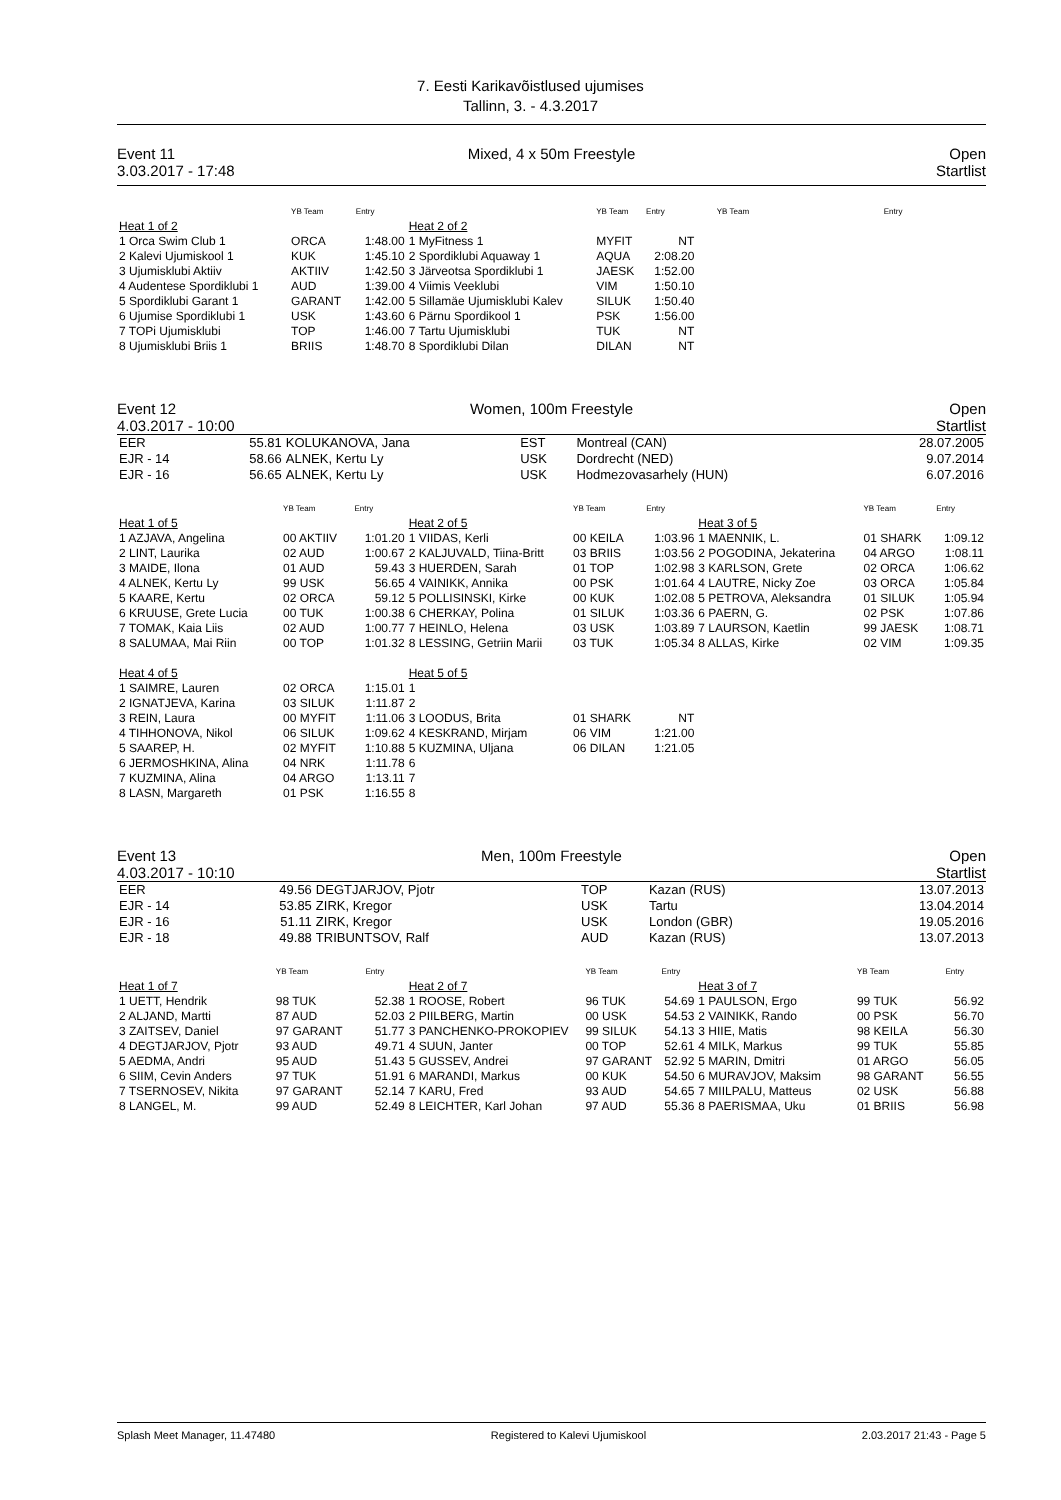7. Eesti Karikavõistlused ujumises
Tallinn, 3. - 4.3.2017
Event 11
3.03.2017 - 17:48
Mixed, 4 x 50m Freestyle Open
Startlist
| | YB Team | Entry |
| --- | --- | --- |
| Heat 1 of 2 | | |
| 1 Orca Swim Club 1 | ORCA | 1:48.00 |
| 2 Kalevi Ujumiskool 1 | KUK | 1:45.10 |
| 3 Ujumisklubi Aktiiv | AKTIIV | 1:42.50 |
| 4 Audentese Spordiklubi 1 | AUD | 1:39.00 |
| 5 Spordiklubi Garant 1 | GARANT | 1:42.00 |
| 6 Ujumise Spordiklubi 1 | USK | 1:43.60 |
| 7 TOPi Ujumisklubi | TOP | 1:46.00 |
| 8 Ujumisklubi Briis 1 | BRIIS | 1:48.70 |
| | YB Team | Entry |
| --- | --- | --- |
| Heat 2 of 2 | | |
| 1 MyFitness 1 | MYFIT | NT |
| 2 Spordiklubi Aquaway 1 | AQUA | 2:08.20 |
| 3 Järveotsa Spordiklubi 1 | JAESK | 1:52.00 |
| 4 Viimis Veeklubi | VIM | 1:50.10 |
| 5 Sillamäe Ujumisklubi Kalev | SILUK | 1:50.40 |
| 6 Pärnu Spordikool 1 | PSK | 1:56.00 |
| 7 Tartu Ujumisklubi | TUK | NT |
| 8 Spordiklubi Dilan | DILAN | NT |
| | YB Team | Entry |
| --- | --- | --- |
Event 12
4.03.2017 - 10:00
Women, 100m Freestyle Open
Startlist
| EER | 55.81 | KOLUKANOVA, Jana | EST | Montreal (CAN) | 28.07.2005 |
| EJR - 14 | 58.66 | ALNEK, Kertu Ly | USK | Dordrecht (NED) | 9.07.2014 |
| EJR - 16 | 56.65 | ALNEK, Kertu Ly | USK | Hodmezovasarhely (HUN) | 6.07.2016 |
| | YB Team | Entry |
| --- | --- | --- |
| Heat 1 of 5 | | |
| 1 AZJAVA, Angelina | 00 AKTIIV | 1:01.20 |
| 2 LINT, Laurika | 02 AUD | 1:00.67 |
| 3 MAIDE, Ilona | 01 AUD | 59.43 |
| 4 ALNEK, Kertu Ly | 99 USK | 56.65 |
| 5 KAARE, Kertu | 02 ORCA | 59.12 |
| 6 KRUUSE, Grete Lucia | 00 TUK | 1:00.38 |
| 7 TOMAK, Kaia Liis | 02 AUD | 1:00.77 |
| 8 SALUMAA, Mai Riin | 00 TOP | 1:01.32 |
| Heat 4 of 5 | | |
| 1 SAIMRE, Lauren | 02 ORCA | 1:15.01 |
| 2 IGNATJEVA, Karina | 03 SILUK | 1:11.87 |
| 3 REIN, Laura | 00 MYFIT | 1:11.06 |
| 4 TIHHONOVA, Nikol | 06 SILUK | 1:09.62 |
| 5 SAAREP, H. | 02 MYFIT | 1:10.88 |
| 6 JERMOSHKINA, Alina | 04 NRK | 1:11.78 |
| 7 KUZMINA, Alina | 04 ARGO | 1:13.11 |
| 8 LASN, Margareth | 01 PSK | 1:16.55 |
| | YB Team | Entry |
| --- | --- | --- |
| Heat 2 of 5 | | |
| 1 VIIDAS, Kerli | 00 KEILA | 1:03.96 |
| 2 KALJUVALD, Tiina-Britt | 03 BRIIS | 1:03.56 |
| 3 HUERDEN, Sarah | 01 TOP | 1:02.98 |
| 4 VAINIKK, Annika | 00 PSK | 1:01.64 |
| 5 POLLISINSKI, Kirke | 00 KUK | 1:02.08 |
| 6 CHERKAY, Polina | 01 SILUK | 1:03.36 |
| 7 HEINLO, Helena | 03 USK | 1:03.89 |
| 8 LESSING, Getriin Marii | 03 TUK | 1:05.34 |
| Heat 5 of 5 | | |
| 1 | | |
| 2 | | |
| 3 LOODUS, Brita | 01 SHARK | NT |
| 4 KESKRAND, Mirjam | 06 VIM | 1:21.00 |
| 5 KUZMINA, Uljana | 06 DILAN | 1:21.05 |
| 6 | | |
| 7 | | |
| 8 | | |
| | YB Team | Entry |
| --- | --- | --- |
| Heat 3 of 5 | | |
| 1 MAENNIK, L. | 01 SHARK | 1:09.12 |
| 2 POGODINA, Jekaterina | 04 ARGO | 1:08.11 |
| 3 KARLSON, Grete | 02 ORCA | 1:06.62 |
| 4 LAUTRE, Nicky Zoe | 03 ORCA | 1:05.84 |
| 5 PETROVA, Aleksandra | 01 SILUK | 1:05.94 |
| 6 PAERN, G. | 02 PSK | 1:07.86 |
| 7 LAURSON, Kaetlin | 99 JAESK | 1:08.71 |
| 8 ALLAS, Kirke | 02 VIM | 1:09.35 |
Event 13
4.03.2017 - 10:10
Men, 100m Freestyle Open
Startlist
| EER | 49.56 | DEGTJARJOV, Pjotr | TOP | Kazan (RUS) | 13.07.2013 |
| EJR - 14 | 53.85 | ZIRK, Kregor | USK | Tartu | 13.04.2014 |
| EJR - 16 | 51.11 | ZIRK, Kregor | USK | London (GBR) | 19.05.2016 |
| EJR - 18 | 49.88 | TRIBUNTSOV, Ralf | AUD | Kazan (RUS) | 13.07.2013 |
| | YB Team | Entry |
| --- | --- | --- |
| Heat 1 of 7 | | |
| 1 UETT, Hendrik | 98 TUK | 52.38 |
| 2 ALJAND, Martti | 87 AUD | 52.03 |
| 3 ZAITSEV, Daniel | 97 GARANT | 51.77 |
| 4 DEGTJARJOV, Pjotr | 93 AUD | 49.71 |
| 5 AEDMA, Andri | 95 AUD | 51.43 |
| 6 SIIM, Cevin Anders | 97 TUK | 51.91 |
| 7 TSERNOSEV, Nikita | 97 GARANT | 52.14 |
| 8 LANGEL, M. | 99 AUD | 52.49 |
| | YB Team | Entry |
| --- | --- | --- |
| Heat 2 of 7 | | |
| 1 ROOSE, Robert | 96 TUK | 54.69 |
| 2 PIILBERG, Martin | 00 USK | 54.53 |
| 3 PANCHENKO-PROKOPIEV | 99 SILUK | 54.13 |
| 4 SUUN, Janter | 00 TOP | 52.61 |
| 5 GUSSEV, Andrei | 97 GARANT | 52.92 |
| 6 MARANDI, Markus | 00 KUK | 54.50 |
| 7 KARU, Fred | 93 AUD | 54.65 |
| 8 LEICHTER, Karl Johan | 97 AUD | 55.36 |
| | YB Team | Entry |
| --- | --- | --- |
| Heat 3 of 7 | | |
| 1 PAULSON, Ergo | 99 TUK | 56.92 |
| 2 VAINIKK, Rando | 00 PSK | 56.70 |
| 3 HIIE, Matis | 98 KEILA | 56.30 |
| 4 MILK, Markus | 99 TUK | 55.85 |
| 5 MARIN, Dmitri | 01 ARGO | 56.05 |
| 6 MURAVJOV, Maksim | 98 GARANT | 56.55 |
| 7 MIILPALU, Matteus | 02 USK | 56.88 |
| 8 PAERISMAA, Uku | 01 BRIIS | 56.98 |
Splash Meet Manager, 11.47480 Registered to Kalevi Ujumiskool 2.03.2017 21:43 - Page 5